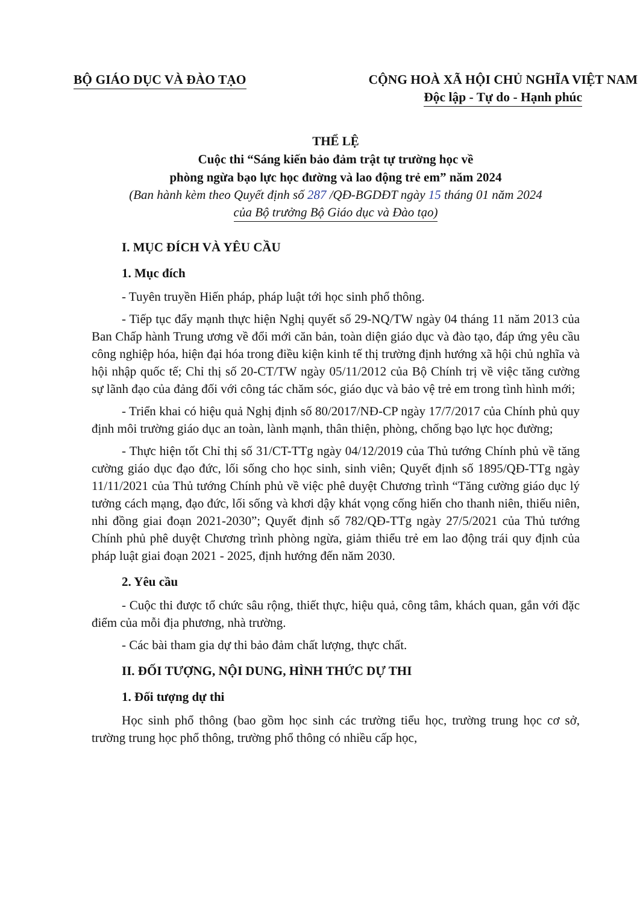BỘ GIÁO DỤC VÀ ĐÀO TẠO CỘNG HOÀ XÃ HỘI CHỦ NGHĨA VIỆT NAM
Độc lập - Tự do - Hạnh phúc
THỂ LỆ
Cuộc thi “Sáng kiến bảo đảm trật tự trường học về
phòng ngừa bạo lực học đường và lao động trẻ em” năm 2024
(Ban hành kèm theo Quyết định số 287 /QĐ-BGDĐT ngày 15 tháng 01 năm 2024
của Bộ trưởng Bộ Giáo dục và Đào tạo)
I. MỤC ĐÍCH VÀ YÊU CẦU
1. Mục đích
- Tuyên truyền Hiến pháp, pháp luật tới học sinh phổ thông.
- Tiếp tục đẩy mạnh thực hiện Nghị quyết số 29-NQ/TW ngày 04 tháng 11 năm 2013 của Ban Chấp hành Trung ương về đổi mới căn bản, toàn diện giáo dục và đào tạo, đáp ứng yêu cầu công nghiệp hóa, hiện đại hóa trong điều kiện kinh tế thị trường định hướng xã hội chủ nghĩa và hội nhập quốc tế; Chỉ thị số 20-CT/TW ngày 05/11/2012 của Bộ Chính trị về việc tăng cường sự lãnh đạo của đảng đối với công tác chăm sóc, giáo dục và bảo vệ trẻ em trong tình hình mới;
- Triển khai có hiệu quả Nghị định số 80/2017/NĐ-CP ngày 17/7/2017 của Chính phủ quy định môi trường giáo dục an toàn, lành mạnh, thân thiện, phòng, chống bạo lực học đường;
- Thực hiện tốt Chỉ thị số 31/CT-TTg ngày 04/12/2019 của Thủ tướng Chính phủ về tăng cường giáo dục đạo đức, lối sống cho học sinh, sinh viên; Quyết định số 1895/QĐ-TTg ngày 11/11/2021 của Thủ tướng Chính phủ về việc phê duyệt Chương trình “Tăng cường giáo dục lý tưởng cách mạng, đạo đức, lối sống và khơi dậy khát vọng cống hiến cho thanh niên, thiếu niên, nhi đồng giai đoạn 2021-2030”; Quyết định số 782/QĐ-TTg ngày 27/5/2021 của Thủ tướng Chính phủ phê duyệt Chương trình phòng ngừa, giảm thiểu trẻ em lao động trái quy định của pháp luật giai đoạn 2021 - 2025, định hướng đến năm 2030.
2. Yêu cầu
- Cuộc thi được tổ chức sâu rộng, thiết thực, hiệu quả, công tâm, khách quan, gắn với đặc điểm của mỗi địa phương, nhà trường.
- Các bài tham gia dự thi bảo đảm chất lượng, thực chất.
II. ĐỐI TƯỢNG, NỘI DUNG, HÌNH THỨC DỰ THI
1. Đối tượng dự thi
Học sinh phổ thông (bao gồm học sinh các trường tiểu học, trường trung học cơ sở, trường trung học phổ thông, trường phổ thông có nhiều cấp học,